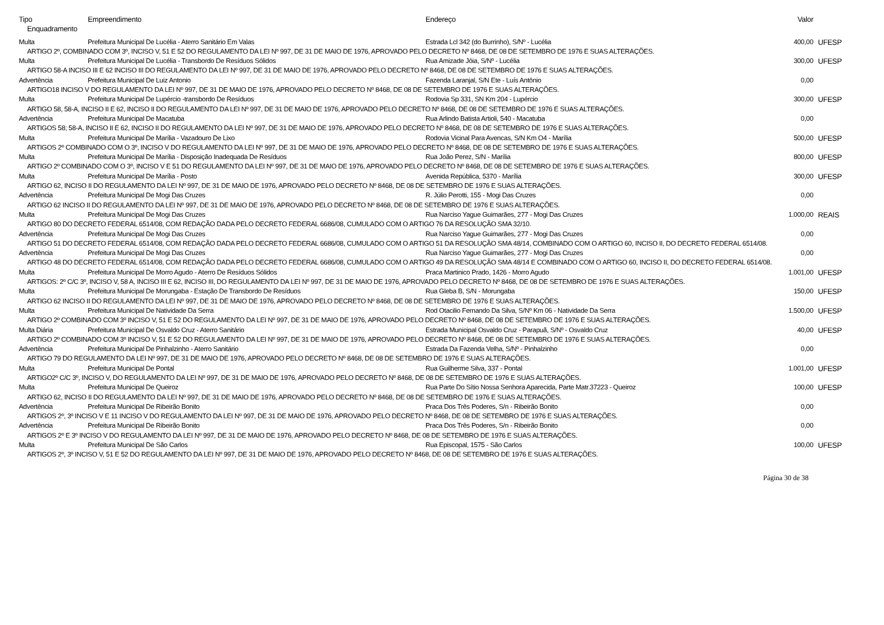| Tipo | Empreendimento | Endereço | Valor | |
| --- | --- | --- | --- | --- |
| Enquadramento | | | | |
| Multa | Prefeitura Municipal De Lucélia - Aterro Sanitário Em Valas | Estrada Lcl 342 (do Burrinho), S/Nº - Lucélia | 400,00 | UFESP |
| ARTIGO 2º, COMBINADO COM 3º, INCISO V, 51 E 52 DO REGULAMENTO DA LEI Nº 997, DE 31 DE MAIO DE 1976, APROVADO PELO DECRETO Nº 8468, DE 08 DE SETEMBRO DE 1976 E SUAS ALTERAÇÕES. | | | | |
| Multa | Prefeitura Municipal De Lucélia - Transbordo De Resíduos Sólidos | Rua Amizade Jóia, S/Nº - Lucélia | 300,00 | UFESP |
| ARTIGO 58-A INCISO III E 62 INCISO III DO REGULAMENTO DA LEI Nº 997, DE 31 DE MAIO DE 1976, APROVADO PELO DECRETO Nº 8468, DE 08 DE SETEMBRO DE 1976 E SUAS ALTERAÇÕES. | | | | |
| Advertência | Prefeitura Municipal De Luiz Antonio | Fazenda Laranjal, S/N Ete - Luís Antônio | 0,00 | |
| ARTIGO18 INCISO V DO REGULAMENTO DA LEI Nº 997, DE 31 DE MAIO DE 1976, APROVADO PELO DECRETO Nº 8468, DE 08 DE SETEMBRO DE 1976 E SUAS ALTERAÇÕES. | | | | |
| Multa | Prefeitura Municipal De Lupércio -transbordo De Resíduos | Rodovia Sp 331, SN Km 204 - Lupércio | 300,00 | UFESP |
| ARTIGO 58, 58-A, INCISO II E 62, INCISO II DO REGULAMENTO DA LEI Nº 997, DE 31 DE MAIO DE 1976, APROVADO PELO DECRETO Nº 8468, DE 08 DE SETEMBRO DE 1976 E SUAS ALTERAÇÕES. | | | | |
| Advertência | Prefeitura Municipal De Macatuba | Rua Arlindo Batista Artioli, 540 - Macatuba | 0,00 | |
| ARTIGOS 58; 58-A, INCISO II E 62, INCISO II DO REGULAMENTO DA LEI Nº 997, DE 31 DE MAIO DE 1976, APROVADO PELO DECRETO Nº 8468, DE 08 DE SETEMBRO DE 1976 E SUAS ALTERAÇÕES. | | | | |
| Multa | Prefeitura Municipal De Marília - Vazadouro De Lixo | Rodovia Vicinal Para Avencas, S/N Km O4 - Marília | 500,00 | UFESP |
| ARTIGOS 2º COMBINADO COM O 3º, INCISO V DO REGULAMENTO DA LEI Nº 997, DE 31 DE MAIO DE 1976, APROVADO PELO DECRETO Nº 8468, DE 08 DE SETEMBRO DE 1976 E SUAS ALTERAÇÕES. | | | | |
| Multa | Prefeitura Municipal De Marília - Disposição Inadequada De Resíduos | Rua João Perez, S/N - Marília | 800,00 | UFESP |
| ARTIGO 2º COMBINADO COM O 3º, INCISO V E 51 DO REGULAMENTO DA LEI Nº 997, DE 31 DE MAIO DE 1976, APROVADO PELO DECRETO Nº 8468, DE 08 DE SETEMBRO DE 1976 E SUAS ALTERAÇÕES. | | | | |
| Multa | Prefeitura Municipal De Marília - Posto | Avenida República, 5370 - Marília | 300,00 | UFESP |
| ARTIGO 62, INCISO II DO REGULAMENTO DA LEI Nº 997, DE 31 DE MAIO DE 1976, APROVADO PELO DECRETO Nº 8468, DE 08 DE SETEMBRO DE 1976 E SUAS ALTERAÇÕES. | | | | |
| Advertência | Prefeitura Municipal De Mogi Das Cruzes | R. Júlio Perotti, 155 - Mogi Das Cruzes | 0,00 | |
| ARTIGO 62 INCISO II DO REGULAMENTO DA LEI Nº 997, DE 31 DE MAIO DE 1976, APROVADO PELO DECRETO Nº 8468, DE 08 DE SETEMBRO DE 1976 E SUAS ALTERAÇÕES. | | | | |
| Multa | Prefeitura Municipal De Mogi Das Cruzes | Rua Narciso Yague Guimarães, 277 - Mogi Das Cruzes | 1.000,00 | REAIS |
| ARTIGO 80 DO DECRETO FEDERAL 6514/08, COM REDAÇÃO DADA PELO DECRETO FEDERAL 6686/08, CUMULADO COM O ARTIGO 76 DA RESOLUÇÃO SMA 32/10. | | | | |
| Advertência | Prefeitura Municipal De Mogi Das Cruzes | Rua Narciso Yague Guimarães, 277 - Mogi Das Cruzes | 0,00 | |
| ARTIGO 51 DO DECRETO FEDERAL 6514/08, COM REDAÇÃO DADA PELO DECRETO FEDERAL 6686/08, CUMULADO COM O ARTIGO 51 DA RESOLUÇÃO SMA 48/14, COMBINADO COM O ARTIGO 60, INCISO II, DO DECRETO FEDERAL 6514/08. | | | | |
| Advertência | Prefeitura Municipal De Mogi Das Cruzes | Rua Narciso Yague Guimarães, 277 - Mogi Das Cruzes | 0,00 | |
| ARTIGO 48 DO DECRETO FEDERAL 6514/08, COM REDAÇÃO DADA PELO DECRETO FEDERAL 6686/08, CUMULADO COM O ARTIGO 49 DA RESOLUÇÃO SMA 48/14 E COMBINADO COM O ARTIGO 60, INCISO II, DO DECRETO FEDERAL 6514/08. | | | | |
| Multa | Prefeitura Municipal De Morro Agudo - Aterro De Resíduos Sólidos | Praca Martinico Prado, 1426 - Morro Agudo | 1.001,00 | UFESP |
| ARTIGOS: 2º C/C 3º, INCISO V, 58 A, INCISO III E 62, INCISO III, DO REGULAMENTO DA LEI Nº 997, DE 31 DE MAIO DE 1976, APROVADO PELO DECRETO Nº 8468, DE 08 DE SETEMBRO DE 1976 E SUAS ALTERAÇÕES. | | | | |
| Multa | Prefeitura Municipal De Morungaba - Estação De Transbordo De Resíduos | Rua Gleba B, S/N - Morungaba | 150,00 | UFESP |
| ARTIGO 62 INCISO II DO REGULAMENTO DA LEI Nº 997, DE 31 DE MAIO DE 1976, APROVADO PELO DECRETO Nº 8468, DE 08 DE SETEMBRO DE 1976 E SUAS ALTERAÇÕES. | | | | |
| Multa | Prefeitura Municipal De Natividade Da Serra | Rod Otacilio Fernando Da Silva, S/Nº Km 06 - Natividade Da Serra | 1.500,00 | UFESP |
| ARTIGO 2º COMBINADO COM 3º INCISO V, 51 E 52 DO REGULAMENTO DA LEI Nº 997, DE 31 DE MAIO DE 1976, APROVADO PELO DECRETO Nº 8468, DE 08 DE SETEMBRO DE 1976 E SUAS ALTERAÇÕES. | | | | |
| Multa Diária | Prefeitura Municipal De Osvaldo Cruz - Aterro Sanitário | Estrada Municipal Osvaldo Cruz - Parapuã, S/Nº - Osvaldo Cruz | 40,00 | UFESP |
| ARTIGO 2º COMBINADO COM 3º INCISO V, 51 E 52 DO REGULAMENTO DA LEI Nº 997, DE 31 DE MAIO DE 1976, APROVADO PELO DECRETO Nº 8468, DE 08 DE SETEMBRO DE 1976 E SUAS ALTERAÇÕES. | | | | |
| Advertência | Prefeitura Municipal De Pinhalzinho - Aterro Sanitário | Estrada Da Fazenda Velha, S/Nº - Pinhalzinho | 0,00 | |
| ARTIGO 79 DO REGULAMENTO DA LEI Nº 997, DE 31 DE MAIO DE 1976, APROVADO PELO DECRETO Nº 8468, DE 08 DE SETEMBRO DE 1976 E SUAS ALTERAÇÕES. | | | | |
| Multa | Prefeitura Municipal De Pontal | Rua Guilherme Silva, 337 - Pontal | 1.001,00 | UFESP |
| ARTIGO2º C/C 3º, INCISO V, DO REGULAMENTO DA LEI Nº 997, DE 31 DE MAIO DE 1976, APROVADO PELO DECRETO Nº 8468, DE 08 DE SETEMBRO DE 1976 E SUAS ALTERAÇÕES. | | | | |
| Multa | Prefeitura Municipal De Queiroz | Rua Parte Do Sítio Nossa Senhora Aparecida, Parte Matr.37223 - Queiroz | 100,00 | UFESP |
| ARTIGO 62, INCISO II DO REGULAMENTO DA LEI Nº 997, DE 31 DE MAIO DE 1976, APROVADO PELO DECRETO Nº 8468, DE 08 DE SETEMBRO DE 1976 E SUAS ALTERAÇÕES. | | | | |
| Advertência | Prefeitura Municipal De Ribeirão Bonito | Praca Dos Três Poderes, S/n - Ribeirão Bonito | 0,00 | |
| ARTIGOS 2º, 3º INCISO V E 11 INCISO V DO REGULAMENTO DA LEI Nº 997, DE 31 DE MAIO DE 1976, APROVADO PELO DECRETO Nº 8468, DE 08 DE SETEMBRO DE 1976 E SUAS ALTERAÇÕES. | | | | |
| Advertência | Prefeitura Municipal De Ribeirão Bonito | Praca Dos Três Poderes, S/n - Ribeirão Bonito | 0,00 | |
| ARTIGOS 2º E 3º INCISO V DO REGULAMENTO DA LEI Nº 997, DE 31 DE MAIO DE 1976, APROVADO PELO DECRETO Nº 8468, DE 08 DE SETEMBRO DE 1976 E SUAS ALTERAÇÕES. | | | | |
| Multa | Prefeitura Municipal De São Carlos | Rua Episcopal, 1575 - São Carlos | 100,00 | UFESP |
| ARTIGOS 2º, 3º INCISO V, 51 E 52 DO REGULAMENTO DA LEI Nº 997, DE 31 DE MAIO DE 1976, APROVADO PELO DECRETO Nº 8468, DE 08 DE SETEMBRO DE 1976 E SUAS ALTERAÇÕES. | | | | |
Página 30 de 38